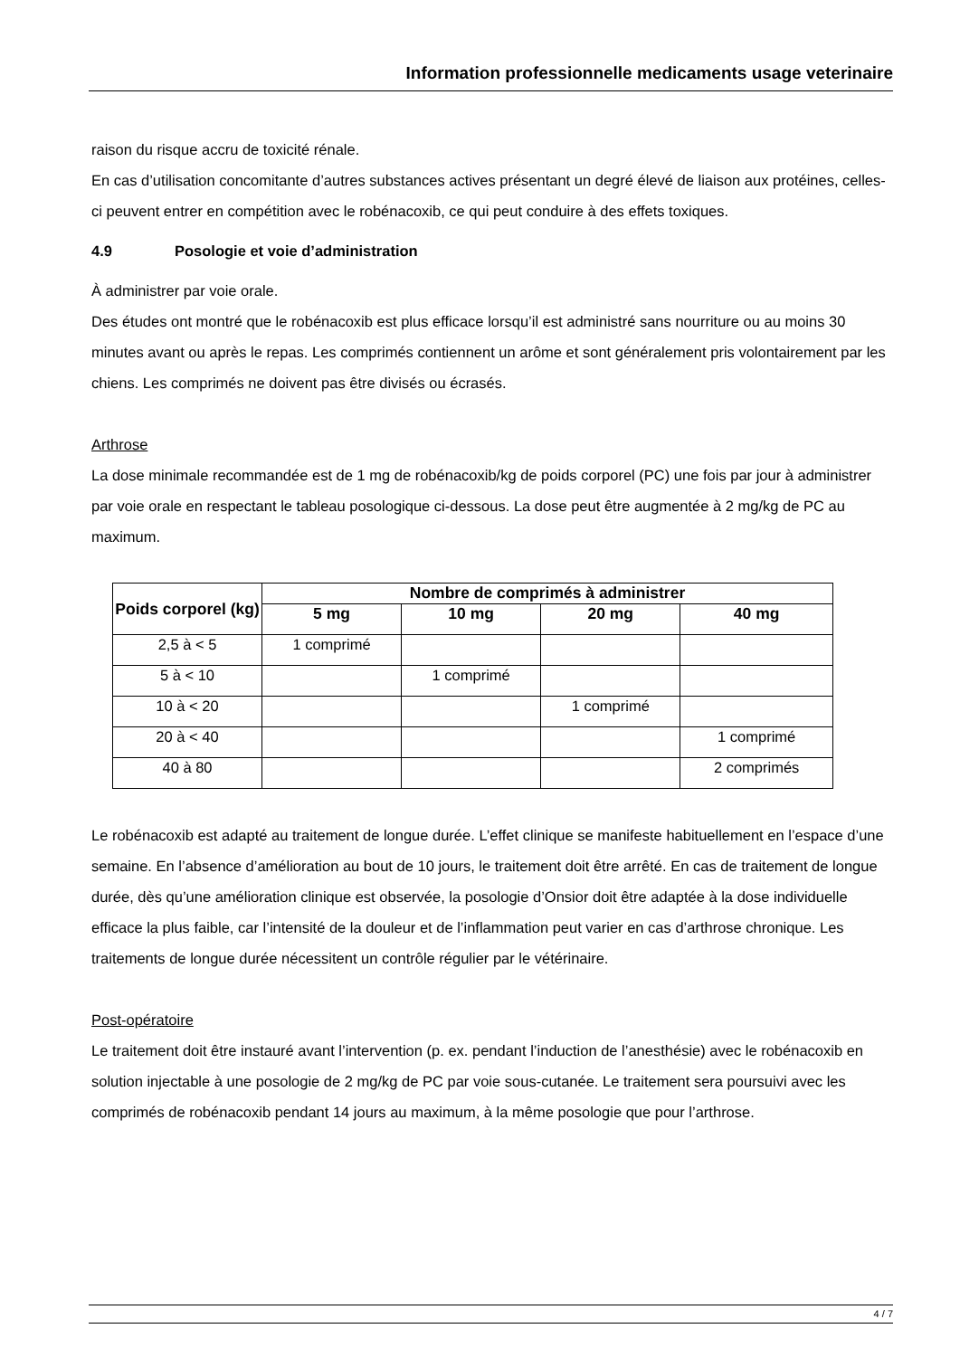Information professionnelle medicaments usage veterinaire
raison du risque accru de toxicité rénale.
En cas d’utilisation concomitante d’autres substances actives présentant un degré élevé de liaison aux protéines, celles-ci peuvent entrer en compétition avec le robénacoxib, ce qui peut conduire à des effets toxiques.
4.9 Posologie et voie d’administration
À administrer par voie orale.
Des études ont montré que le robénacoxib est plus efficace lorsqu’il est administré sans nourriture ou au moins 30 minutes avant ou après le repas. Les comprimés contiennent un arôme et sont généralement pris volontairement par les chiens. Les comprimés ne doivent pas être divisés ou écrasés.
Arthrose
La dose minimale recommandée est de 1 mg de robénacoxib/kg de poids corporel (PC) une fois par jour à administrer par voie orale en respectant le tableau posologique ci-dessous. La dose peut être augmentée à 2 mg/kg de PC au maximum.
| Poids corporel (kg) | Nombre de comprimés à administrer | | | |
| --- | --- | --- | --- | --- |
| | 5 mg | 10 mg | 20 mg | 40 mg |
| 2,5 à < 5 | 1 comprimé | | | |
| 5 à < 10 | | 1 comprimé | | |
| 10 à < 20 | | | 1 comprimé | |
| 20 à < 40 | | | | 1 comprimé |
| 40 à 80 | | | | 2 comprimés |
Le robénacoxib est adapté au traitement de longue durée. L’effet clinique se manifeste habituellement en l’espace d’une semaine. En l’absence d’amélioration au bout de 10 jours, le traitement doit être arrêté. En cas de traitement de longue durée, dès qu’une amélioration clinique est observée, la posologie d’Onsior doit être adaptée à la dose individuelle efficace la plus faible, car l’intensité de la douleur et de l’inflammation peut varier en cas d’arthrose chronique. Les traitements de longue durée nécessitent un contrôle régulier par le vétérinaire.
Post-opératoire
Le traitement doit être instauré avant l’intervention (p. ex. pendant l’induction de l’anesthésie) avec le robénacoxib en solution injectable à une posologie de 2 mg/kg de PC par voie sous-cutanée. Le traitement sera poursuivi avec les comprimés de robénacoxib pendant 14 jours au maximum, à la même posologie que pour l’arthrose.
4 / 7